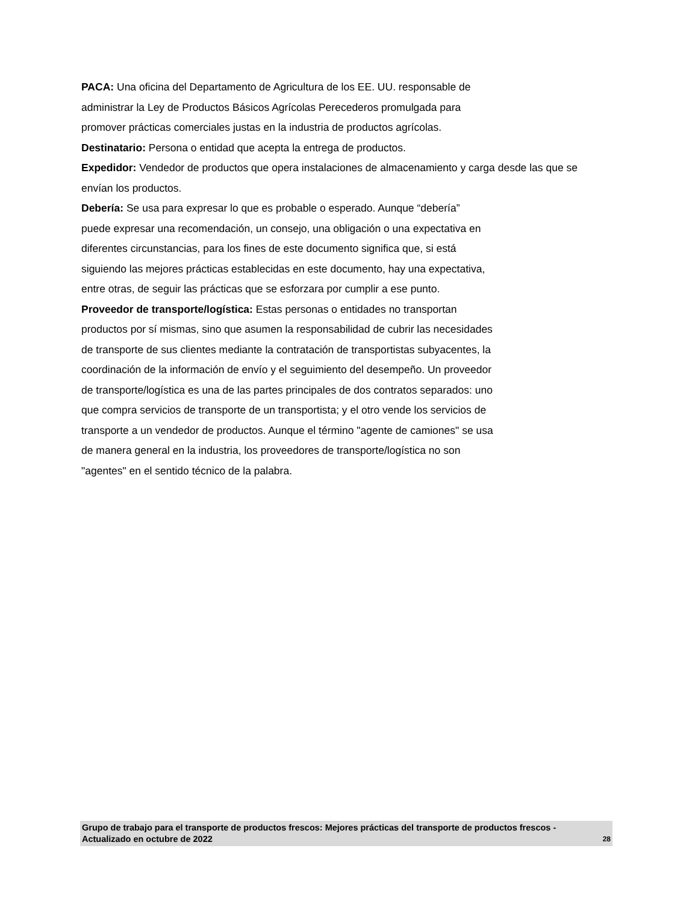PACA: Una oficina del Departamento de Agricultura de los EE. UU. responsable de
administrar la Ley de Productos Básicos Agrícolas Perecederos promulgada para
promover prácticas comerciales justas en la industria de productos agrícolas.
Destinatario: Persona o entidad que acepta la entrega de productos.
Expedidor: Vendedor de productos que opera instalaciones de almacenamiento y carga desde las que se envían los productos.
Debería: Se usa para expresar lo que es probable o esperado. Aunque “debería”
puede expresar una recomendación, un consejo, una obligación o una expectativa en
diferentes circunstancias, para los fines de este documento significa que, si está
siguiendo las mejores prácticas establecidas en este documento, hay una expectativa,
entre otras, de seguir las prácticas que se esforzara por cumplir a ese punto.
Proveedor de transporte/logística: Estas personas o entidades no transportan
productos por sí mismas, sino que asumen la responsabilidad de cubrir las necesidades
de transporte de sus clientes mediante la contratación de transportistas subyacentes, la
coordinación de la información de envío y el seguimiento del desempeño. Un proveedor
de transporte/logística es una de las partes principales de dos contratos separados: uno
que compra servicios de transporte de un transportista; y el otro vende los servicios de
transporte a un vendedor de productos. Aunque el término "agente de camiones" se usa
de manera general en la industria, los proveedores de transporte/logística no son
"agentes" en el sentido técnico de la palabra.
Grupo de trabajo para el transporte de productos frescos: Mejores prácticas del transporte de productos frescos - Actualizado en octubre de 2022 28